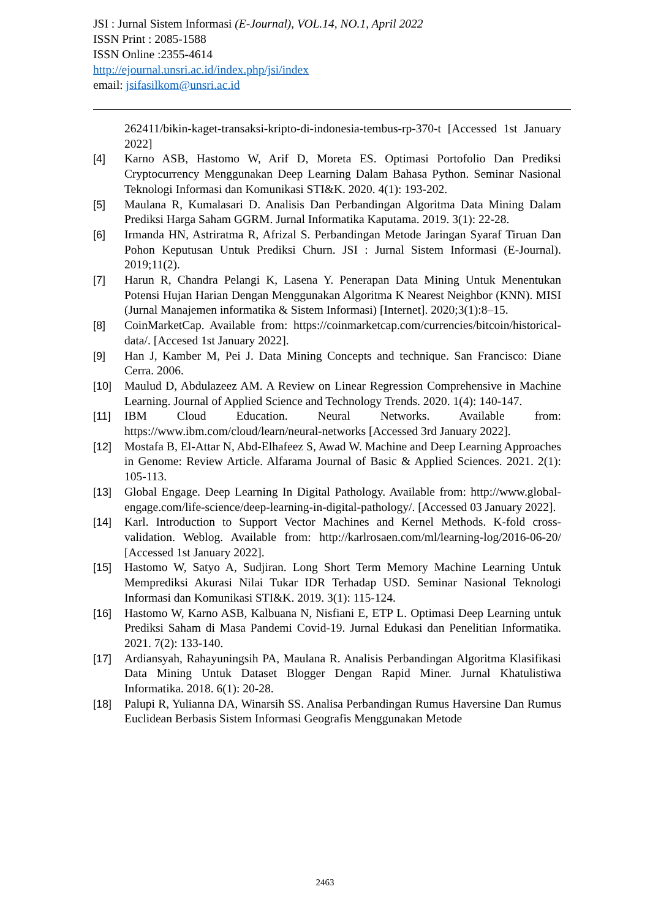JSI : Jurnal Sistem Informasi (E-Journal), VOL.14, NO.1, April 2022
ISSN Print : 2085-1588
ISSN Online :2355-4614
http://ejournal.unsri.ac.id/index.php/jsi/index
email: jsifasilkom@unsri.ac.id
262411/bikin-kaget-transaksi-kripto-di-indonesia-tembus-rp-370-t [Accessed 1st January 2022]
[4] Karno ASB, Hastomo W, Arif D, Moreta ES. Optimasi Portofolio Dan Prediksi Cryptocurrency Menggunakan Deep Learning Dalam Bahasa Python. Seminar Nasional Teknologi Informasi dan Komunikasi STI&K. 2020. 4(1): 193-202.
[5] Maulana R, Kumalasari D. Analisis Dan Perbandingan Algoritma Data Mining Dalam Prediksi Harga Saham GGRM. Jurnal Informatika Kaputama. 2019. 3(1): 22-28.
[6] Irmanda HN, Astriratma R, Afrizal S. Perbandingan Metode Jaringan Syaraf Tiruan Dan Pohon Keputusan Untuk Prediksi Churn. JSI : Jurnal Sistem Informasi (E-Journal). 2019;11(2).
[7] Harun R, Chandra Pelangi K, Lasena Y. Penerapan Data Mining Untuk Menentukan Potensi Hujan Harian Dengan Menggunakan Algoritma K Nearest Neighbor (KNN). MISI (Jurnal Manajemen informatika & Sistem Informasi) [Internet]. 2020;3(1):8–15.
[8] CoinMarketCap. Available from: https://coinmarketcap.com/currencies/bitcoin/historical-data/. [Accesed 1st January 2022].
[9] Han J, Kamber M, Pei J. Data Mining Concepts and technique. San Francisco: Diane Cerra. 2006.
[10] Maulud D, Abdulazeez AM. A Review on Linear Regression Comprehensive in Machine Learning. Journal of Applied Science and Technology Trends. 2020. 1(4): 140-147.
[11] IBM Cloud Education. Neural Networks. Available from: https://www.ibm.com/cloud/learn/neural-networks [Accessed 3rd January 2022].
[12] Mostafa B, El-Attar N, Abd-Elhafeez S, Awad W. Machine and Deep Learning Approaches in Genome: Review Article. Alfarama Journal of Basic & Applied Sciences. 2021. 2(1): 105-113.
[13] Global Engage. Deep Learning In Digital Pathology. Available from: http://www.global-engage.com/life-science/deep-learning-in-digital-pathology/. [Accessed 03 January 2022].
[14] Karl. Introduction to Support Vector Machines and Kernel Methods. K-fold cross-validation. Weblog. Available from: http://karlrosaen.com/ml/learning-log/2016-06-20/ [Accessed 1st January 2022].
[15] Hastomo W, Satyo A, Sudjiran. Long Short Term Memory Machine Learning Untuk Memprediksi Akurasi Nilai Tukar IDR Terhadap USD. Seminar Nasional Teknologi Informasi dan Komunikasi STI&K. 2019. 3(1): 115-124.
[16] Hastomo W, Karno ASB, Kalbuana N, Nisfiani E, ETP L. Optimasi Deep Learning untuk Prediksi Saham di Masa Pandemi Covid-19. Jurnal Edukasi dan Penelitian Informatika. 2021. 7(2): 133-140.
[17] Ardiansyah, Rahayuningsih PA, Maulana R. Analisis Perbandingan Algoritma Klasifikasi Data Mining Untuk Dataset Blogger Dengan Rapid Miner. Jurnal Khatulistiwa Informatika. 2018. 6(1): 20-28.
[18] Palupi R, Yulianna DA, Winarsih SS. Analisa Perbandingan Rumus Haversine Dan Rumus Euclidean Berbasis Sistem Informasi Geografis Menggunakan Metode
2463